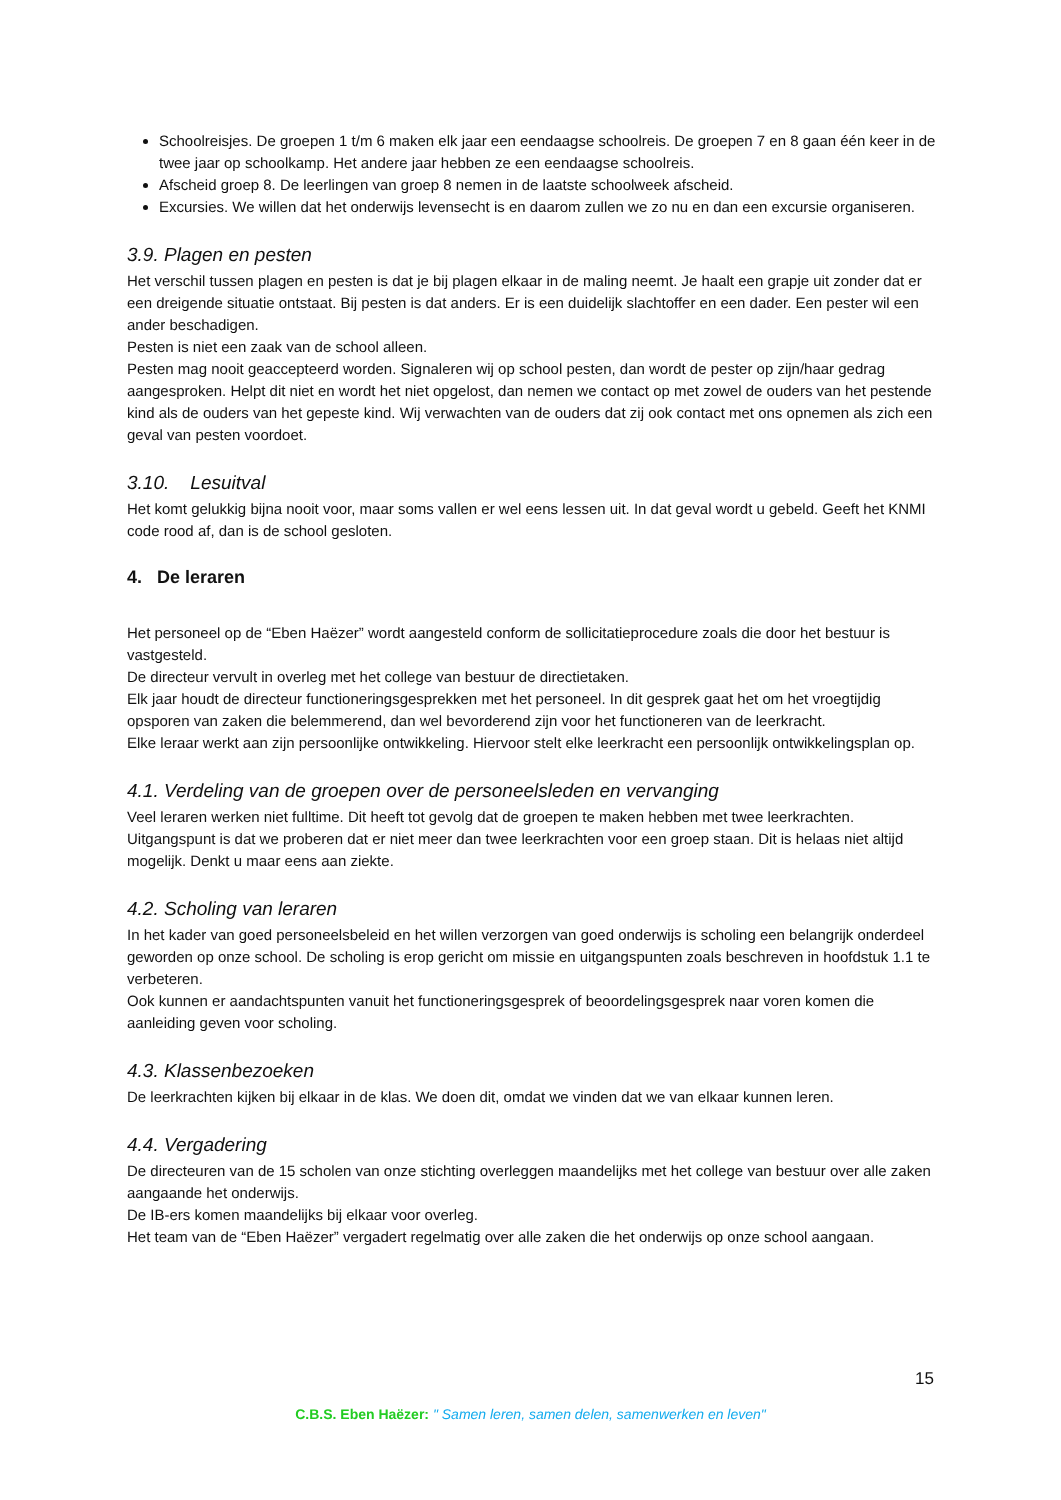Schoolreisjes. De groepen 1 t/m 6 maken elk jaar een eendaagse schoolreis. De groepen 7 en 8 gaan één keer in de twee jaar op schoolkamp. Het andere jaar hebben ze een eendaagse schoolreis.
Afscheid groep 8. De leerlingen van groep 8 nemen in de laatste schoolweek afscheid.
Excursies. We willen dat het onderwijs levensecht is en daarom zullen we zo nu en dan een excursie organiseren.
3.9. Plagen en pesten
Het verschil tussen plagen en pesten is dat je bij plagen elkaar in de maling neemt. Je haalt een grapje uit zonder dat er een dreigende situatie ontstaat. Bij pesten is dat anders. Er is een duidelijk slachtoffer en een dader. Een pester wil een ander beschadigen.
Pesten is niet een zaak van de school alleen.
Pesten mag nooit geaccepteerd worden. Signaleren wij op school pesten, dan wordt de pester op zijn/haar gedrag aangesproken. Helpt dit niet en wordt het niet opgelost, dan nemen we contact op met zowel de ouders van het pestende kind als de ouders van het gepeste kind. Wij verwachten van de ouders dat zij ook contact met ons opnemen als zich een geval van pesten voordoet.
3.10. Lesuitval
Het komt gelukkig bijna nooit voor, maar soms vallen er wel eens lessen uit. In dat geval wordt u gebeld. Geeft het KNMI code rood af, dan is de school gesloten.
4. De leraren
Het personeel op de “Eben Haëzer” wordt aangesteld conform de sollicitatieprocedure zoals die door het bestuur is vastgesteld.
De directeur vervult in overleg met het college van bestuur de directietaken.
Elk jaar houdt de directeur functioneringsgesprekken met het personeel. In dit gesprek gaat het om het vroegtijdig opsporen van zaken die belemmerend, dan wel bevorderend zijn voor het functioneren van de leerkracht.
Elke leraar werkt aan zijn persoonlijke ontwikkeling. Hiervoor stelt elke leerkracht een persoonlijk ontwikkelingsplan op.
4.1. Verdeling van de groepen over de personeelsleden en vervanging
Veel leraren werken niet fulltime. Dit heeft tot gevolg dat de groepen te maken hebben met twee leerkrachten. Uitgangspunt is dat we proberen dat er niet meer dan twee leerkrachten voor een groep staan. Dit is helaas niet altijd mogelijk. Denkt u maar eens aan ziekte.
4.2. Scholing van leraren
In het kader van goed personeelsbeleid en het willen verzorgen van goed onderwijs is scholing een belangrijk onderdeel geworden op onze school. De scholing is erop gericht om missie en uitgangspunten zoals beschreven in hoofdstuk 1.1 te verbeteren.
Ook kunnen er aandachtspunten vanuit het functioneringsgesprek of beoordelingsgesprek naar voren komen die aanleiding geven voor scholing.
4.3. Klassenbezoeken
De leerkrachten kijken bij elkaar in de klas. We doen dit, omdat we vinden dat we van elkaar kunnen leren.
4.4. Vergadering
De directeuren van de 15 scholen van onze stichting overleggen maandelijks met het college van bestuur over alle zaken aangaande het onderwijs.
De IB-ers komen maandelijks bij elkaar voor overleg.
Het team van de “Eben Haëzer” vergadert regelmatig over alle zaken die het onderwijs op onze school aangaan.
15
C.B.S. Eben Haëzer: " Samen leren, samen delen, samenwerken en leven"